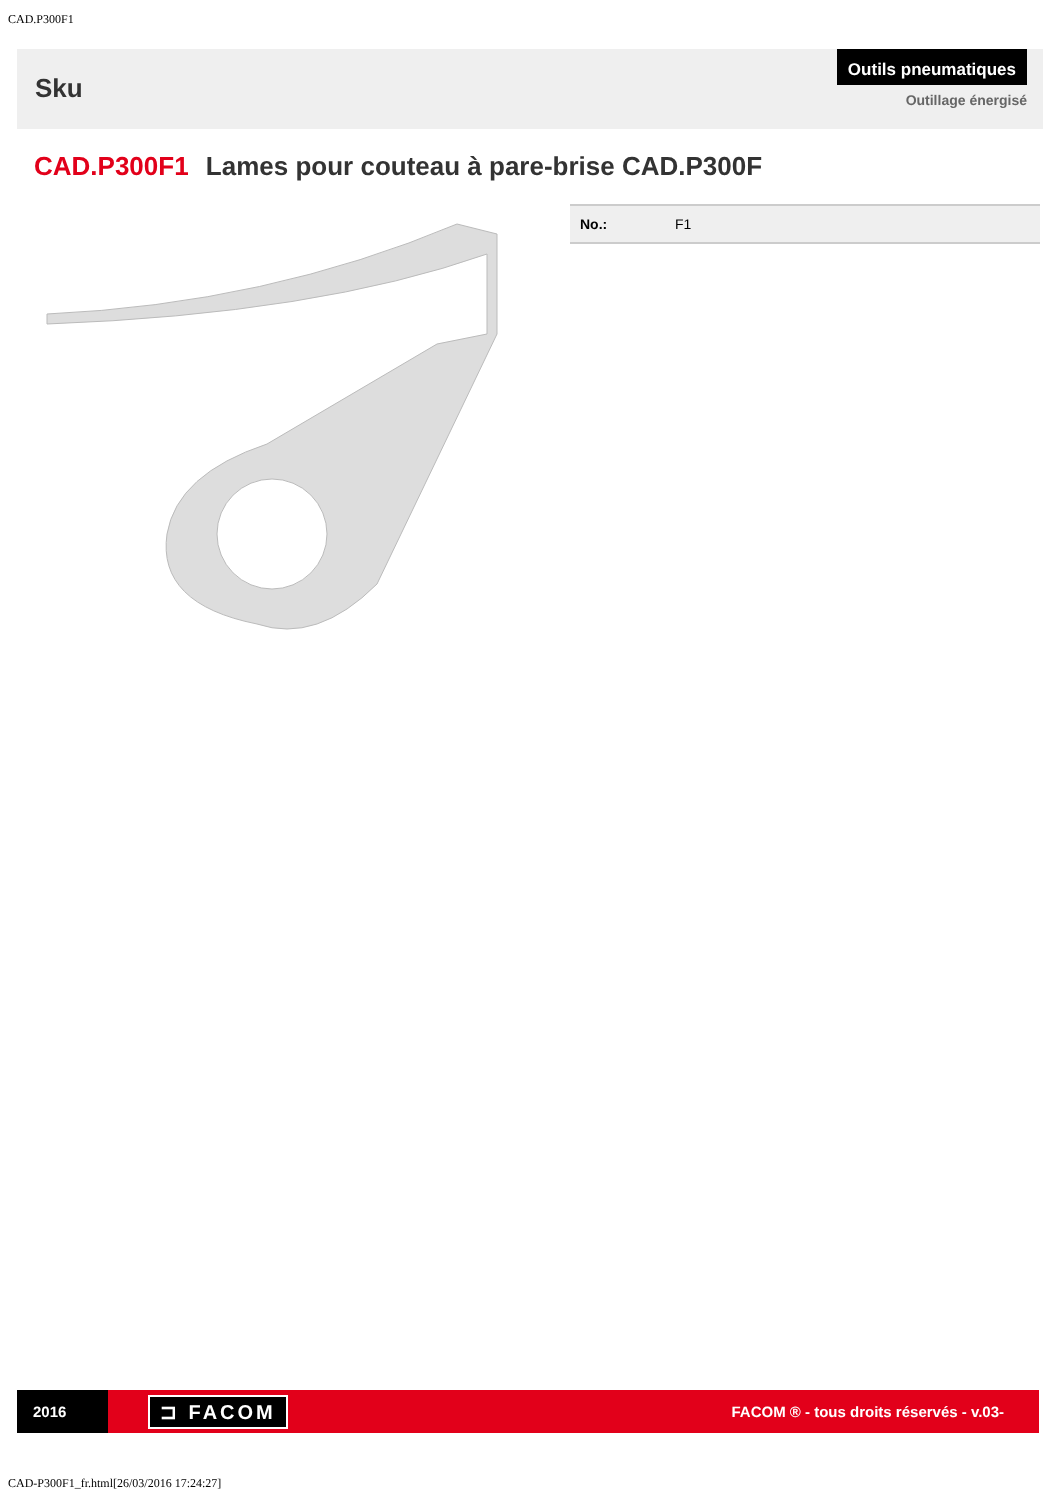CAD.P300F1
Sku
Outils pneumatiques
Outillage énergisé
CAD.P300F1 Lames pour couteau à pare-brise CAD.P300F
| No.: | F1 |
2016
⊐ FACOM
FACOM ® - tous droits réservés - v.03-
CAD-P300F1_fr.html[26/03/2016 17:24:27]